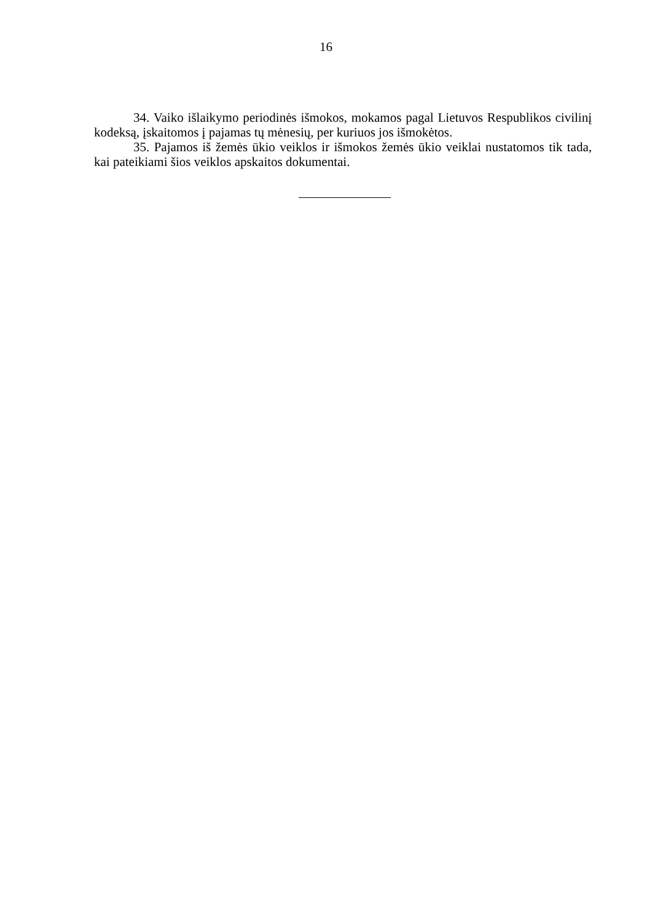16
34. Vaiko išlaikymo periodinės išmokos, mokamos pagal Lietuvos Respublikos civilinį kodeksą, įskaitomos į pajamas tų mėnesių, per kuriuos jos išmokėtos.
35. Pajamos iš žemės ūkio veiklos ir išmokos žemės ūkio veiklai nustatomos tik tada, kai pateikiami šios veiklos apskaitos dokumentai.